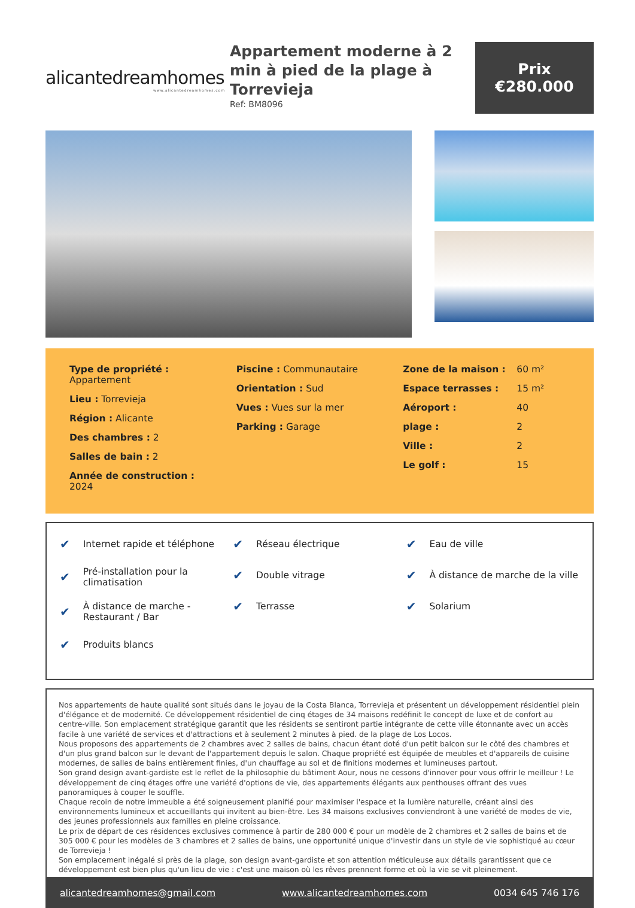alicantedreamhomes
www.alicantedreamhomes.com
Appartement moderne à 2 min à pied de la plage à Torrevieja
Ref: BM8096
Prix
€280.000
Type de propriété :
Appartement
Lieu : Torrevieja
Région : Alicante
Des chambres : 2
Salles de bain : 2
Année de construction :
2024
Piscine : Communautaire
Orientation : Sud
Vues : Vues sur la mer
Parking : Garage
Zone de la maison : 60 m²
Espace terrasses : 15 m²
Aéroport : 40
plage : 2
Ville : 2
Le golf : 15
✔ Internet rapide et téléphone
✔ Pré-installation pour la climatisation
✔ À distance de marche - Restaurant / Bar
✔ Produits blancs
✔ Réseau électrique
✔ Double vitrage
✔ Terrasse
✔ Eau de ville
✔ À distance de marche de la ville
✔ Solarium
Nos appartements de haute qualité sont situés dans le joyau de la Costa Blanca, Torrevieja et présentent un développement résidentiel plein d'élégance et de modernité. Ce développement résidentiel de cinq étages de 34 maisons redéfinit le concept de luxe et de confort au centre-ville. Son emplacement stratégique garantit que les résidents se sentiront partie intégrante de cette ville étonnante avec un accès facile à une variété de services et d'attractions et à seulement 2 minutes à pied. de la plage de Los Locos.
Nous proposons des appartements de 2 chambres avec 2 salles de bains, chacun étant doté d'un petit balcon sur le côté des chambres et d'un plus grand balcon sur le devant de l'appartement depuis le salon. Chaque propriété est équipée de meubles et d'appareils de cuisine modernes, de salles de bains entièrement finies, d'un chauffage au sol et de finitions modernes et lumineuses partout.
Son grand design avant-gardiste est le reflet de la philosophie du bâtiment Aour, nous ne cessons d'innover pour vous offrir le meilleur ! Le développement de cinq étages offre une variété d'options de vie, des appartements élégants aux penthouses offrant des vues panoramiques à couper le souffle.
Chaque recoin de notre immeuble a été soigneusement planifié pour maximiser l'espace et la lumière naturelle, créant ainsi des environnements lumineux et accueillants qui invitent au bien-être. Les 34 maisons exclusives conviendront à une variété de modes de vie, des jeunes professionnels aux familles en pleine croissance.
Le prix de départ de ces résidences exclusives commence à partir de 280 000 € pour un modèle de 2 chambres et 2 salles de bains et de 305 000 € pour les modèles de 3 chambres et 2 salles de bains, une opportunité unique d'investir dans un style de vie sophistiqué au cœur de Torrevieja !
Son emplacement inégalé si près de la plage, son design avant-gardiste et son attention méticuleuse aux détails garantissent que ce développement est bien plus qu'un lieu de vie : c'est une maison où les rêves prennent forme et où la vie se vit pleinement.
alicantedreamhomes@gmail.com www.alicantedreamhomes.com 0034 645 746 176